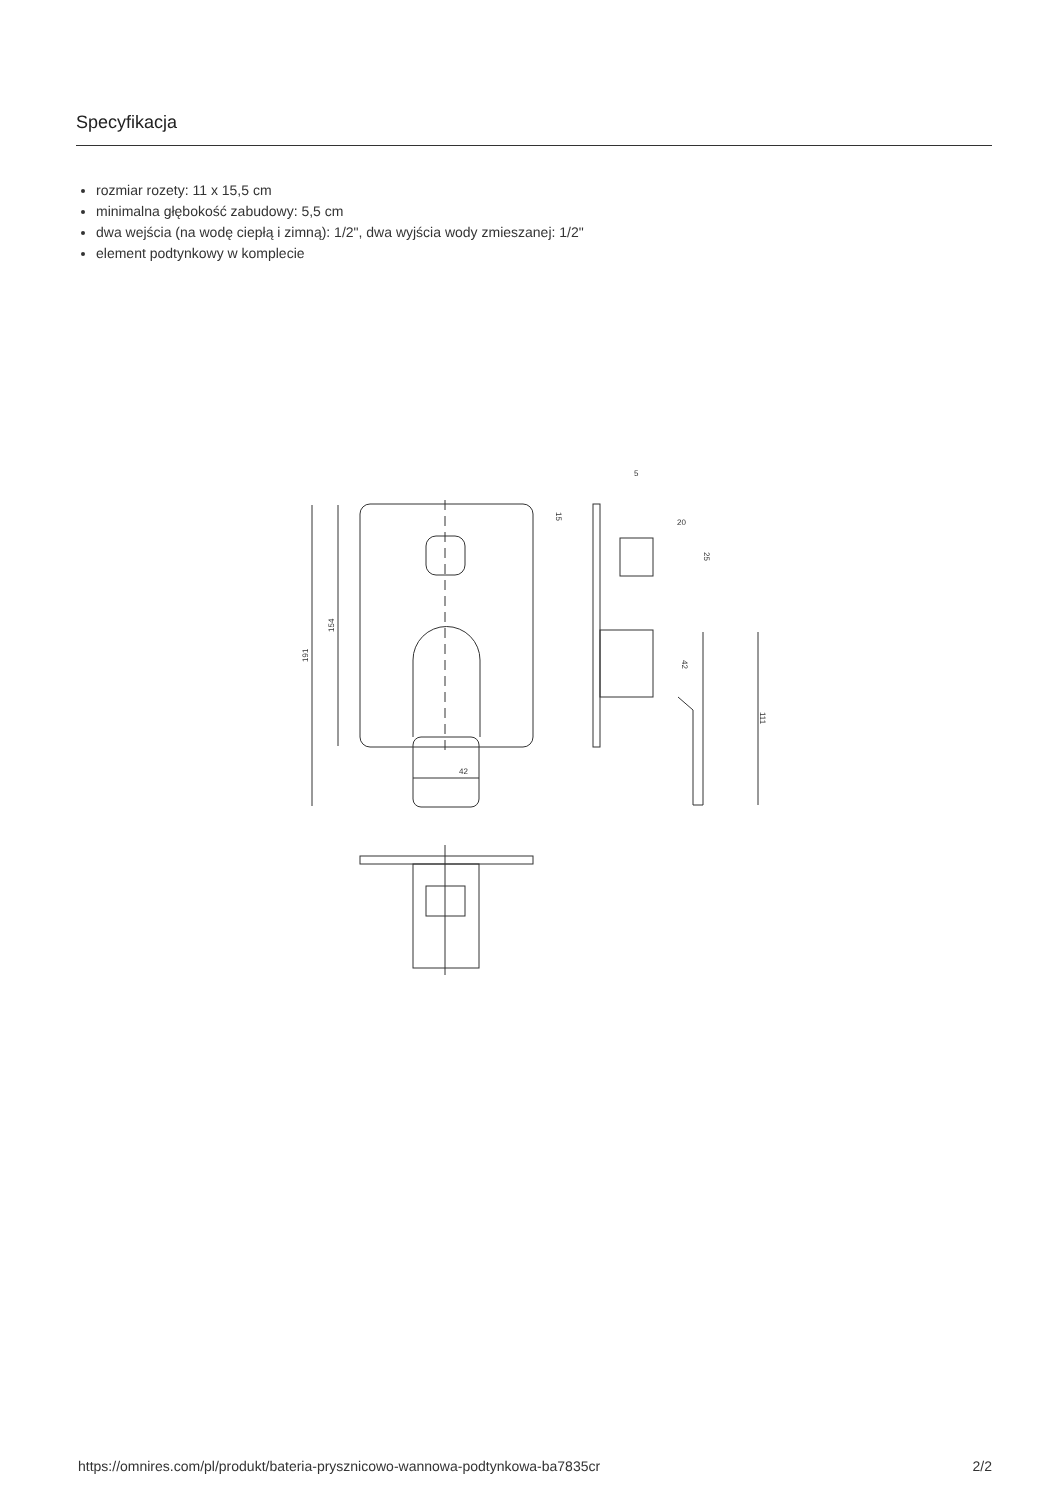Specyfikacja
rozmiar rozety: 11 x 15,5 cm
minimalna głębokość zabudowy: 5,5 cm
dwa wejścia (na wodę ciepłą i zimną): 1/2", dwa wyjścia wody zmieszanej: 1/2"
element podtynkowy w komplecie
5
20
42
191
154
15
25
42
111
https://omnires.com/pl/produkt/bateria-prysznicowo-wannowa-podtynkowa-ba7835cr 2/2